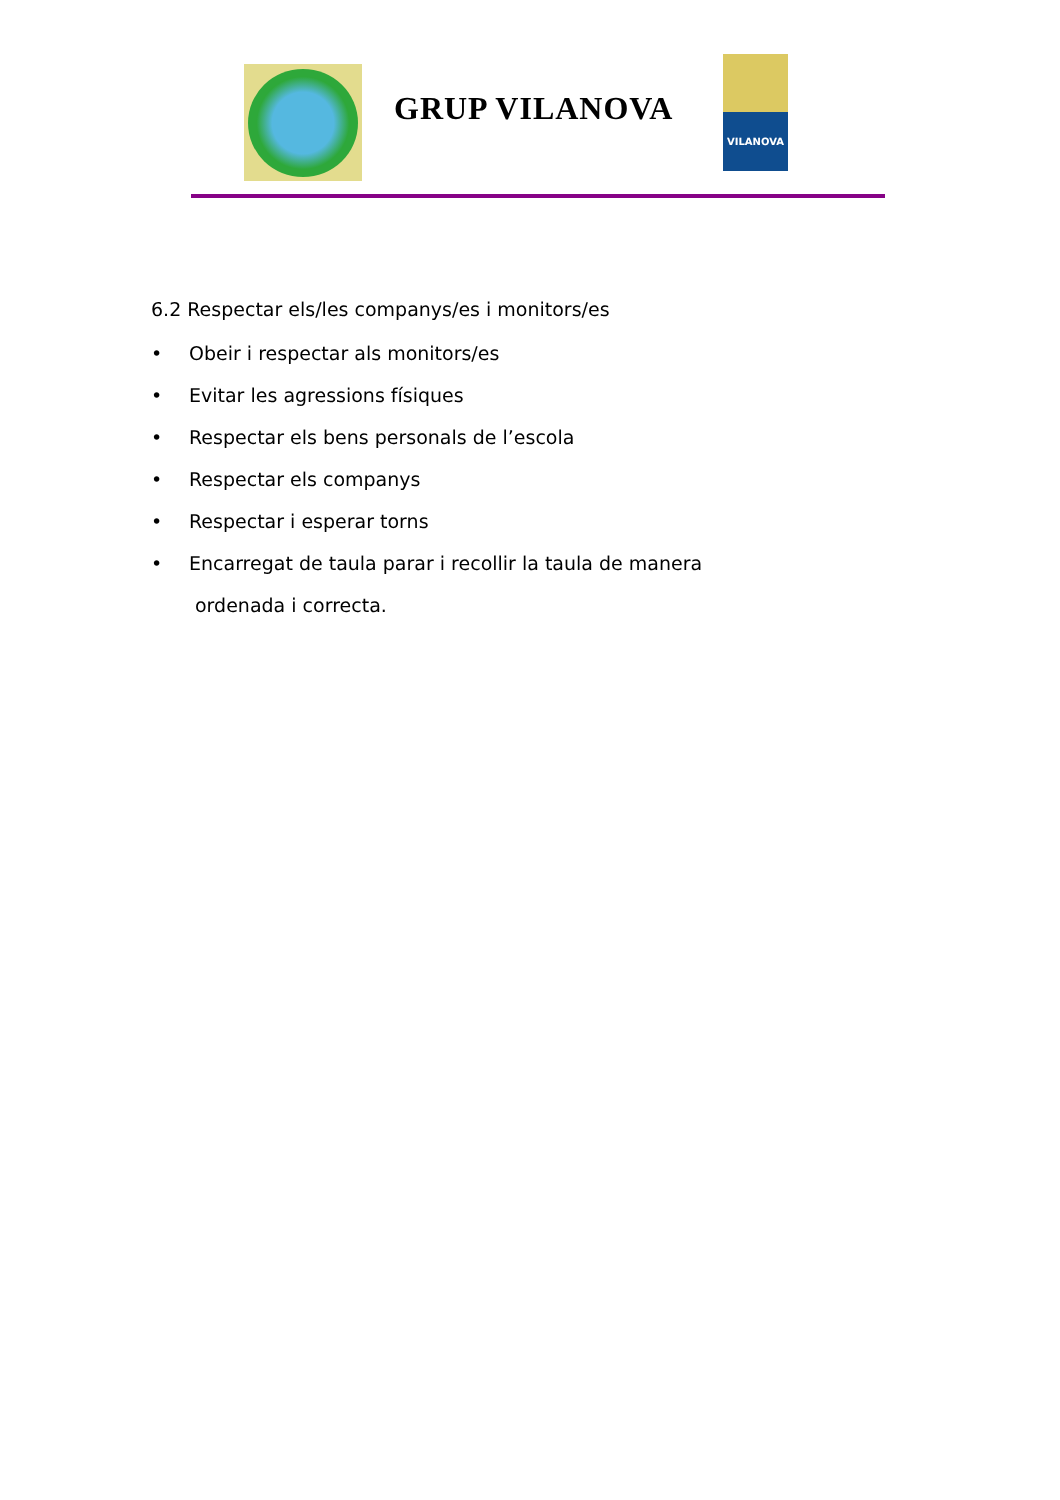GRUP VILANOVA
VILANOVA
6.2 Respectar els/les companys/es i monitors/es
• Obeir i respectar als monitors/es
• Evitar les agressions físiques
• Respectar els bens personals de l’escola
• Respectar els companys
• Respectar i esperar torns
• Encarregat de taula parar i recollir la taula de manera
ordenada i correcta.